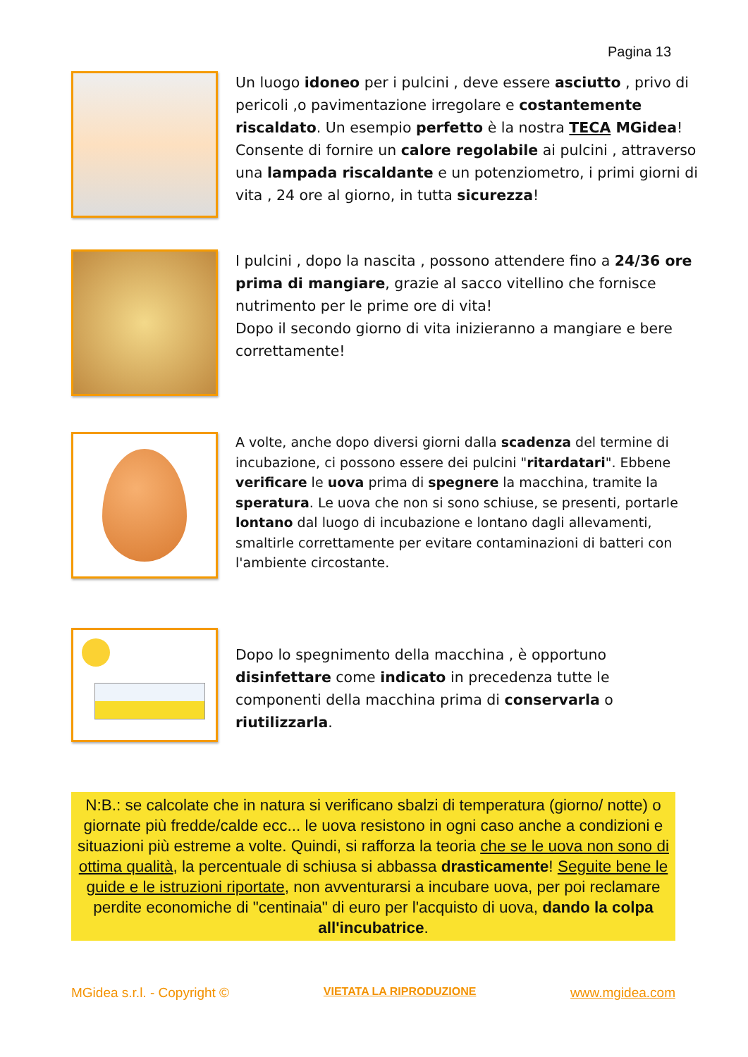Pagina 13
Un luogo idoneo per i pulcini , deve essere asciutto , privo di pericoli ,o pavimentazione irregolare e costantemente riscaldato. Un esempio perfetto è la nostra TECA MGidea! Consente di fornire un calore regolabile ai pulcini , attraverso una lampada riscaldante e un potenziometro, i primi giorni di vita , 24 ore al giorno, in tutta sicurezza!
I pulcini , dopo la nascita , possono attendere fino a 24/36 ore prima di mangiare, grazie al sacco vitellino che fornisce nutrimento per le prime ore di vita!
Dopo il secondo giorno di vita inizieranno a mangiare e bere correttamente!
A volte, anche dopo diversi giorni dalla scadenza del termine di incubazione, ci possono essere dei pulcini "ritardatari". Ebbene verificare le uova prima di spegnere la macchina, tramite la speratura. Le uova che non si sono schiuse, se presenti, portarle lontano dal luogo di incubazione e lontano dagli allevamenti, smaltirle correttamente per evitare contaminazioni di batteri con l'ambiente circostante.
Dopo lo spegnimento della macchina , è opportuno disinfettare come indicato in precedenza tutte le componenti della macchina prima di conservarla o riutilizzarla.
N:B.: se calcolate che in natura si verificano sbalzi di temperatura (giorno/ notte) o giornate più fredde/calde ecc... le uova resistono in ogni caso anche a condizioni e situazioni più estreme a volte. Quindi, si rafforza la teoria che se le uova non sono di ottima qualità, la percentuale di schiusa si abbassa drasticamente! Seguite bene le guide e le istruzioni riportate, non avventurarsi a incubare uova, per poi reclamare perdite economiche di "centinaia" di euro per l'acquisto di uova, dando la colpa all'incubatrice.
MGidea s.r.l. - Copyright © VIETATA LA RIPRODUZIONE www.mgidea.com